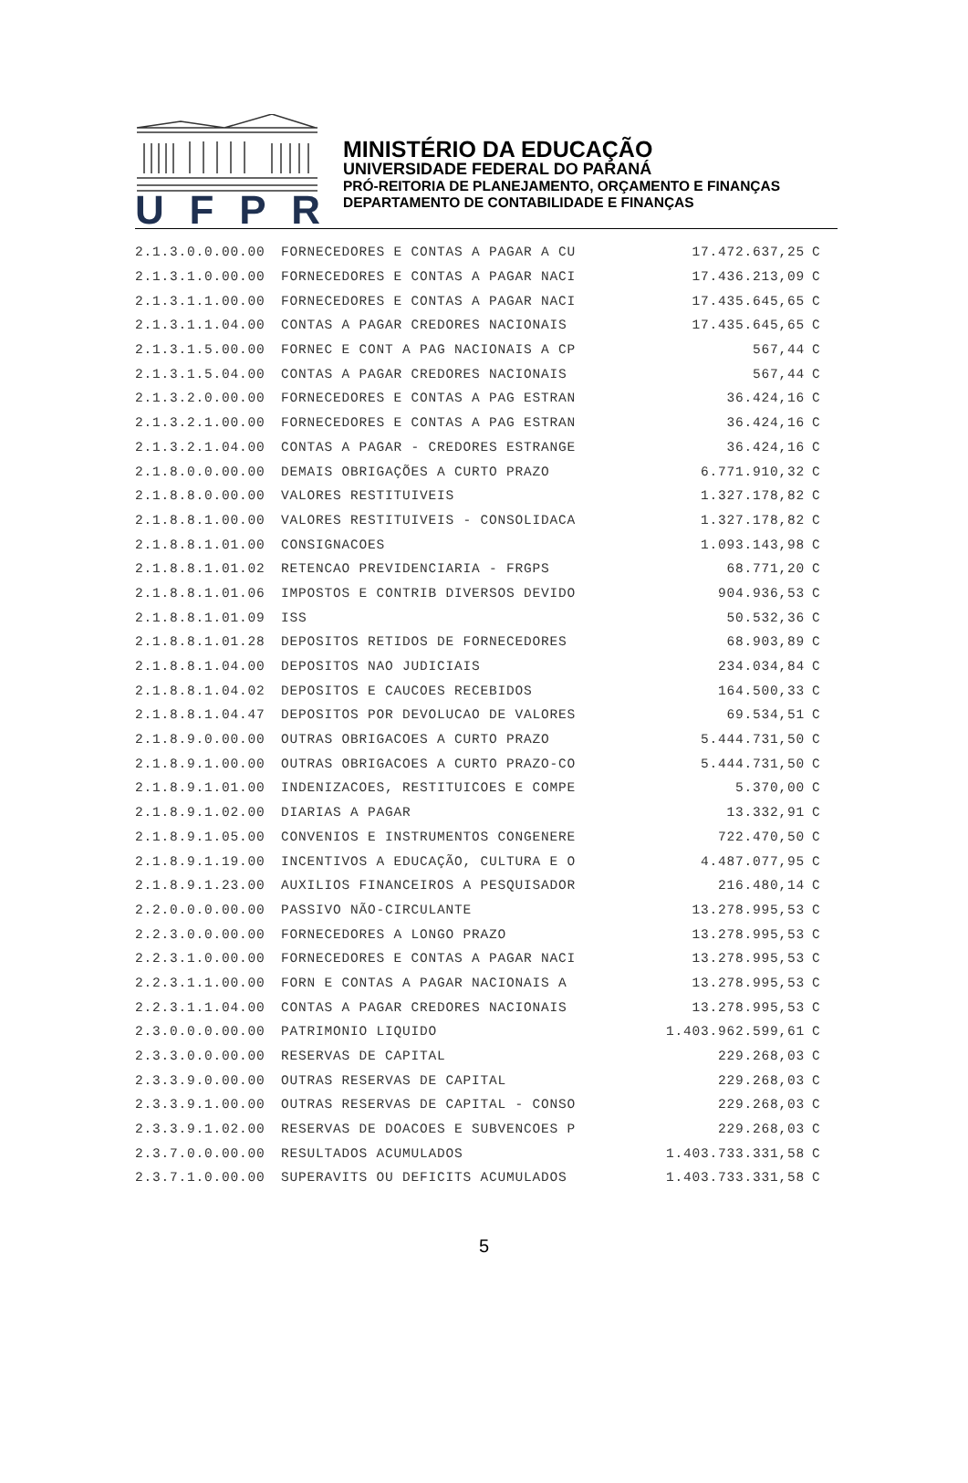UFPR
MINISTÉRIO DA EDUCAÇÃO
UNIVERSIDADE FEDERAL DO PARANÁ
PRÓ-REITORIA DE PLANEJAMENTO, ORÇAMENTO E FINANÇAS
DEPARTAMENTO DE CONTABILIDADE E FINANÇAS
| 2.1.3.0.0.00.00 | FORNECEDORES E CONTAS A PAGAR A CU | 17.472.637,25 | C |
| 2.1.3.1.0.00.00 | FORNECEDORES E CONTAS A PAGAR NACI | 17.436.213,09 | C |
| 2.1.3.1.1.00.00 | FORNECEDORES E CONTAS A PAGAR NACI | 17.435.645,65 | C |
| 2.1.3.1.1.04.00 | CONTAS A PAGAR CREDORES NACIONAIS | 17.435.645,65 | C |
| 2.1.3.1.5.00.00 | FORNEC E CONT A PAG NACIONAIS A CP | 567,44 | C |
| 2.1.3.1.5.04.00 | CONTAS A PAGAR CREDORES NACIONAIS | 567,44 | C |
| 2.1.3.2.0.00.00 | FORNECEDORES E CONTAS A PAG ESTRAN | 36.424,16 | C |
| 2.1.3.2.1.00.00 | FORNECEDORES E CONTAS A PAG ESTRAN | 36.424,16 | C |
| 2.1.3.2.1.04.00 | CONTAS A PAGAR - CREDORES ESTRANGE | 36.424,16 | C |
| 2.1.8.0.0.00.00 | DEMAIS OBRIGAÇÕES A CURTO PRAZO | 6.771.910,32 | C |
| 2.1.8.8.0.00.00 | VALORES RESTITUIVEIS | 1.327.178,82 | C |
| 2.1.8.8.1.00.00 | VALORES RESTITUIVEIS - CONSOLIDACA | 1.327.178,82 | C |
| 2.1.8.8.1.01.00 | CONSIGNACOES | 1.093.143,98 | C |
| 2.1.8.8.1.01.02 | RETENCAO PREVIDENCIARIA - FRGPS | 68.771,20 | C |
| 2.1.8.8.1.01.06 | IMPOSTOS E CONTRIB DIVERSOS DEVIDO | 904.936,53 | C |
| 2.1.8.8.1.01.09 | ISS | 50.532,36 | C |
| 2.1.8.8.1.01.28 | DEPOSITOS RETIDOS DE FORNECEDORES | 68.903,89 | C |
| 2.1.8.8.1.04.00 | DEPOSITOS NAO JUDICIAIS | 234.034,84 | C |
| 2.1.8.8.1.04.02 | DEPOSITOS E CAUCOES RECEBIDOS | 164.500,33 | C |
| 2.1.8.8.1.04.47 | DEPOSITOS POR DEVOLUCAO DE VALORES | 69.534,51 | C |
| 2.1.8.9.0.00.00 | OUTRAS OBRIGACOES A CURTO PRAZO | 5.444.731,50 | C |
| 2.1.8.9.1.00.00 | OUTRAS OBRIGACOES A CURTO PRAZO-CO | 5.444.731,50 | C |
| 2.1.8.9.1.01.00 | INDENIZACOES, RESTITUICOES E COMPE | 5.370,00 | C |
| 2.1.8.9.1.02.00 | DIARIAS A PAGAR | 13.332,91 | C |
| 2.1.8.9.1.05.00 | CONVENIOS E INSTRUMENTOS CONGENERE | 722.470,50 | C |
| 2.1.8.9.1.19.00 | INCENTIVOS A EDUCAÇÃO, CULTURA E O | 4.487.077,95 | C |
| 2.1.8.9.1.23.00 | AUXILIOS FINANCEIROS A PESQUISADOR | 216.480,14 | C |
| 2.2.0.0.0.00.00 | PASSIVO NÃO-CIRCULANTE | 13.278.995,53 | C |
| 2.2.3.0.0.00.00 | FORNECEDORES A LONGO PRAZO | 13.278.995,53 | C |
| 2.2.3.1.0.00.00 | FORNECEDORES E CONTAS A PAGAR NACI | 13.278.995,53 | C |
| 2.2.3.1.1.00.00 | FORN E CONTAS A PAGAR NACIONAIS A | 13.278.995,53 | C |
| 2.2.3.1.1.04.00 | CONTAS A PAGAR CREDORES NACIONAIS | 13.278.995,53 | C |
| 2.3.0.0.0.00.00 | PATRIMONIO LIQUIDO | 1.403.962.599,61 | C |
| 2.3.3.0.0.00.00 | RESERVAS DE CAPITAL | 229.268,03 | C |
| 2.3.3.9.0.00.00 | OUTRAS RESERVAS DE CAPITAL | 229.268,03 | C |
| 2.3.3.9.1.00.00 | OUTRAS RESERVAS DE CAPITAL - CONSO | 229.268,03 | C |
| 2.3.3.9.1.02.00 | RESERVAS DE DOACOES E SUBVENCOES P | 229.268,03 | C |
| 2.3.7.0.0.00.00 | RESULTADOS ACUMULADOS | 1.403.733.331,58 | C |
| 2.3.7.1.0.00.00 | SUPERAVITS OU DEFICITS ACUMULADOS | 1.403.733.331,58 | C |
5